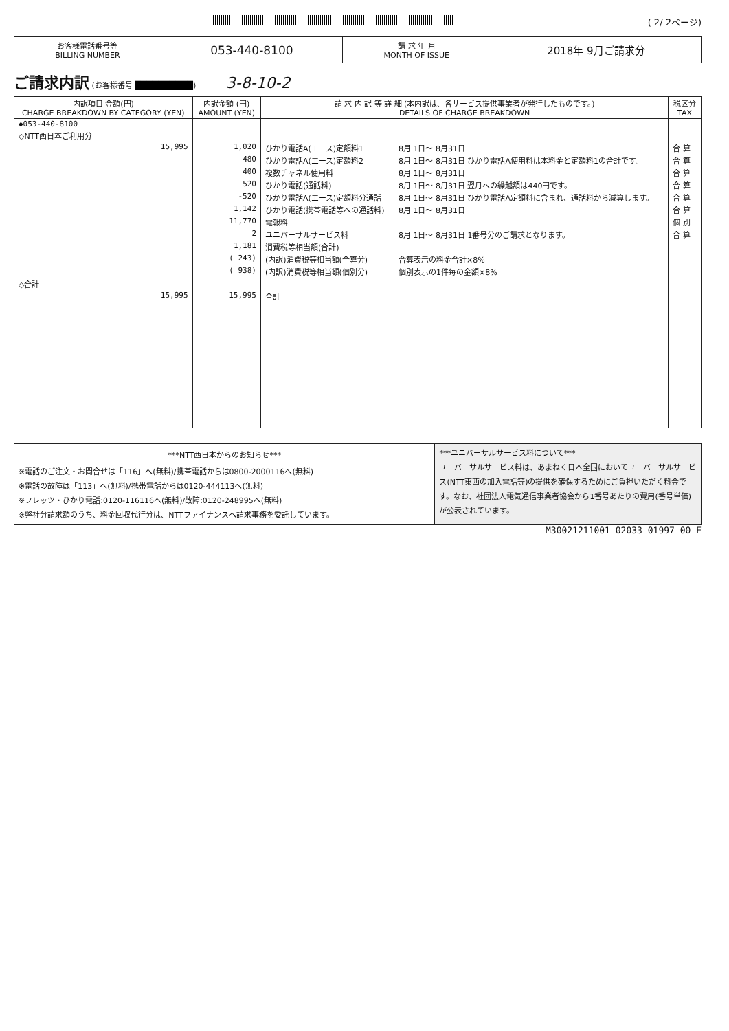( 2/ 2ページ)
| お客様電話番号等 BILLING NUMBER | 053-440-8100 | 請 求 年 月 MONTH OF ISSUE | 2018年 9月ご請求分 |
ご請求内訳 (お客様番号 ██████████) 3-8-10-2
| 内訳項目 金額(円) CHARGE BREAKDOWN BY CATEGORY (YEN) | 内訳金額 (円) AMOUNT (YEN) | 請 求 内 訳 等 詳 細 (本内訳は、各サービス提供事業者が発行したものです。) DETAILS OF CHARGE BREAKDOWN | | 税区分 TAX |
| --- | --- | --- | --- | --- |
| ◆053-440-8100 | | | | |
| ◇NTT西日本ご利用分 | | | | |
| 15,995 | 1,020 | ひかり電話A(エース)定額料1 | 8月 1日～ 8月31日 | 合 算 |
| | 480 | ひかり電話A(エース)定額料2 | 8月 1日～ 8月31日 ひかり電話A使用料は本料金と定額料1の合計です。 | 合 算 |
| | 400 | 複数チャネル使用料 | 8月 1日～ 8月31日 | 合 算 |
| | 520 | ひかり電話(通話料) | 8月 1日～ 8月31日 翌月への繰越額は440円です。 | 合 算 |
| | -520 | ひかり電話A(エース)定額料分通話 | 8月 1日～ 8月31日 ひかり電話A定額料に含まれ、通話料から減算します。 | 合 算 |
| | 1,142 | ひかり電話(携帯電話等への通話料) | 8月 1日～ 8月31日 | 合 算 |
| | 11,770 | 電報料 | | 個 別 |
| | 2 | ユニバーサルサービス料 | 8月 1日～ 8月31日 1番号分のご請求となります。 | 合 算 |
| | 1,181 | 消費税等相当額(合計) | | |
| | ( 243) | (内訳)消費税等相当額(合算分) | 合算表示の料金合計×8% | |
| | ( 938) | (内訳)消費税等相当額(個別分) | 個別表示の1件毎の金額×8% | |
| ◇合計 | | | | |
| 15,995 | 15,995 | 合計 | | |
***NTT西日本からのお知らせ***
※電話のご注文・お問合せは「116」へ(無料)/携帯電話からは0800-2000116へ(無料)
※電話の故障は「113」へ(無料)/携帯電話からは0120-444113へ(無料)
※フレッツ・ひかり電話:0120-116116へ(無料)/故障:0120-248995へ(無料)
※弊社分請求額のうち、料金回収代行分は、NTTファイナンスへ請求事務を委託しています。
***ユニバーサルサービス料について***
ユニバーサルサービス料は、あまねく日本全国においてユニバーサルサービス(NTT東西の加入電話等)の提供を確保するためにご負担いただく料金です。なお、社団法人電気通信事業者協会から1番号あたりの費用(番号単価)が公表されています。
M30021211001 02033 01997 00 E